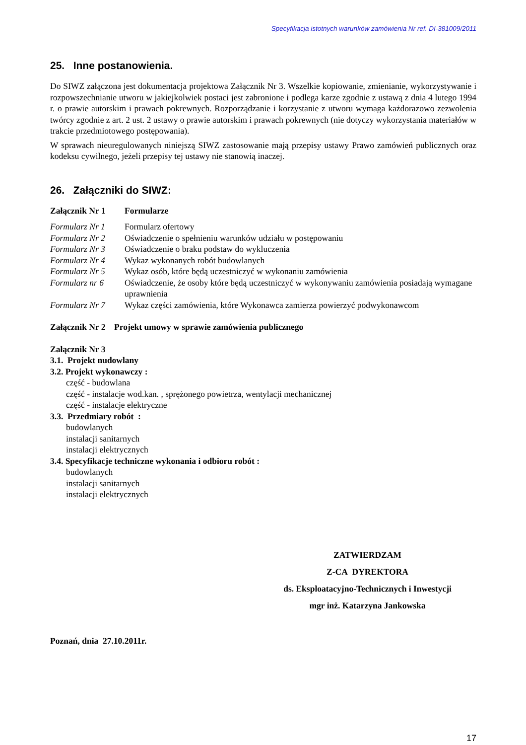Specyfikacja istotnych warunków zamówienia Nr ref. DI-381009/2011
25. Inne postanowienia.
Do SIWZ załączona jest dokumentacja projektowa Załącznik Nr 3. Wszelkie kopiowanie, zmienianie, wykorzystywanie i rozpowszechnianie utworu w jakiejkolwiek postaci jest zabronione i podlega karze zgodnie z ustawą z dnia 4 lutego 1994 r. o prawie autorskim i prawach pokrewnych. Rozporządzanie i korzystanie z utworu wymaga każdorazowo zezwolenia twórcy zgodnie z art. 2 ust. 2 ustawy o prawie autorskim i prawach pokrewnych (nie dotyczy wykorzystania materiałów w trakcie przedmiotowego postępowania).
W sprawach nieuregulowanych niniejszą SIWZ zastosowanie mają przepisy ustawy Prawo zamówień publicznych oraz kodeksu cywilnego, jeżeli przepisy tej ustawy nie stanowią inaczej.
26. Załączniki do SIWZ:
Załącznik Nr 1 Formularze
Formularz Nr 1 Formularz ofertowy
Formularz Nr 2 Oświadczenie o spełnieniu warunków udziału w postępowaniu
Formularz Nr 3 Oświadczenie o braku podstaw do wykluczenia
Formularz Nr 4 Wykaz wykonanych robót budowlanych
Formularz Nr 5 Wykaz osób, które będą uczestniczyć w wykonaniu zamówienia
Formularz nr 6 Oświadczenie, że osoby które będą uczestniczyć w wykonywaniu zamówienia posiadają wymagane uprawnienia
Formularz Nr 7 Wykaz części zamówienia, które Wykonawca zamierza powierzyć podwykonawcom
Załącznik Nr 2 Projekt umowy w sprawie zamówienia publicznego
Załącznik Nr 3
3.1. Projekt nudowlany
3.2. Projekt wykonawczy :
część - budowlana
część - instalacje wod.kan. , sprężonego powietrza, wentylacji mechanicznej
część - instalacje elektryczne
3.3. Przedmiary robót :
budowlanych
instalacji sanitarnych
instalacji elektrycznych
3.4. Specyfikacje techniczne wykonania i odbioru robót :
budowlanych
instalacji sanitarnych
instalacji elektrycznych
ZATWIERDZAM
Z-CA DYREKTORA
ds. Eksploatacyjno-Technicznych i Inwestycji
mgr inż. Katarzyna Jankowska
Poznań, dnia 27.10.2011r.
17